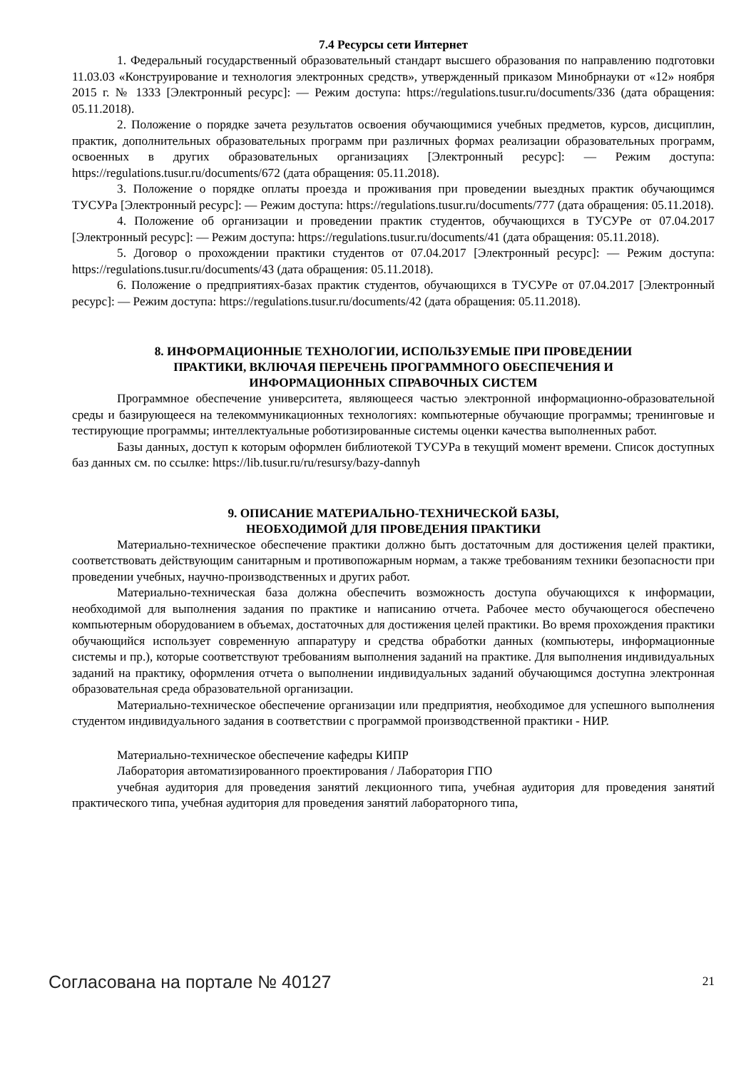7.4 Ресурсы сети Интернет
1. Федеральный государственный образовательный стандарт высшего образования по направлению подготовки 11.03.03 «Конструирование и технология электронных средств», утвержденный приказом Минобрнауки от «12» ноября 2015 г. № 1333 [Электронный ресурс]: — Режим доступа: https://regulations.tusur.ru/documents/336 (дата обращения: 05.11.2018).
2. Положение о порядке зачета результатов освоения обучающимися учебных предметов, курсов, дисциплин, практик, дополнительных образовательных программ при различных формах реализации образовательных программ, освоенных в других образовательных организациях [Электронный ресурс]: — Режим доступа: https://regulations.tusur.ru/documents/672 (дата обращения: 05.11.2018).
3. Положение о порядке оплаты проезда и проживания при проведении выездных практик обучающимся ТУСУРа [Электронный ресурс]: — Режим доступа: https://regulations.tusur.ru/documents/777 (дата обращения: 05.11.2018).
4. Положение об организации и проведении практик студентов, обучающихся в ТУСУРе от 07.04.2017 [Электронный ресурс]: — Режим доступа: https://regulations.tusur.ru/documents/41 (дата обращения: 05.11.2018).
5. Договор о прохождении практики студентов от 07.04.2017 [Электронный ресурс]: — Режим доступа: https://regulations.tusur.ru/documents/43 (дата обращения: 05.11.2018).
6. Положение о предприятиях-базах практик студентов, обучающихся в ТУСУРе от 07.04.2017 [Электронный ресурс]: — Режим доступа: https://regulations.tusur.ru/documents/42 (дата обращения: 05.11.2018).
8. ИНФОРМАЦИОННЫЕ ТЕХНОЛОГИИ, ИСПОЛЬЗУЕМЫЕ ПРИ ПРОВЕДЕНИИ
ПРАКТИКИ, ВКЛЮЧАЯ ПЕРЕЧЕНЬ ПРОГРАММНОГО ОБЕСПЕЧЕНИЯ И
ИНФОРМАЦИОННЫХ СПРАВОЧНЫХ СИСТЕМ
Программное обеспечение университета, являющееся частью электронной информационно-образовательной среды и базирующееся на телекоммуникационных технологиях: компьютерные обучающие программы; тренинговые и тестирующие программы; интеллектуальные роботизированные системы оценки качества выполненных работ.
Базы данных, доступ к которым оформлен библиотекой ТУСУРа в текущий момент времени. Список доступных баз данных см. по ссылке: https://lib.tusur.ru/ru/resursy/bazy-dannyh
9. ОПИСАНИЕ МАТЕРИАЛЬНО-ТЕХНИЧЕСКОЙ БАЗЫ,
НЕОБХОДИМОЙ ДЛЯ ПРОВЕДЕНИЯ ПРАКТИКИ
Материально-техническое обеспечение практики должно быть достаточным для достижения целей практики, соответствовать действующим санитарным и противопожарным нормам, а также требованиям техники безопасности при проведении учебных, научно-производственных и других работ.
Материально-техническая база должна обеспечить возможность доступа обучающихся к информации, необходимой для выполнения задания по практике и написанию отчета. Рабочее место обучающегося обеспечено компьютерным оборудованием в объемах, достаточных для достижения целей практики. Во время прохождения практики обучающийся использует современную аппаратуру и средства обработки данных (компьютеры, информационные системы и пр.), которые соответствуют требованиям выполнения заданий на практике. Для выполнения индивидуальных заданий на практику, оформления отчета о выполнении индивидуальных заданий обучающимся доступна электронная образовательная среда образовательной организации.
Материально-техническое обеспечение организации или предприятия, необходимое для успешного выполнения студентом индивидуального задания в соответствии с программой производственной практики - НИР.
Материально-техническое обеспечение кафедры КИПР
Лаборатория автоматизированного проектирования / Лаборатория ГПО
учебная аудитория для проведения занятий лекционного типа, учебная аудитория для проведения занятий практического типа, учебная аудитория для проведения занятий лабораторного типа,
Согласована на портале № 40127 21